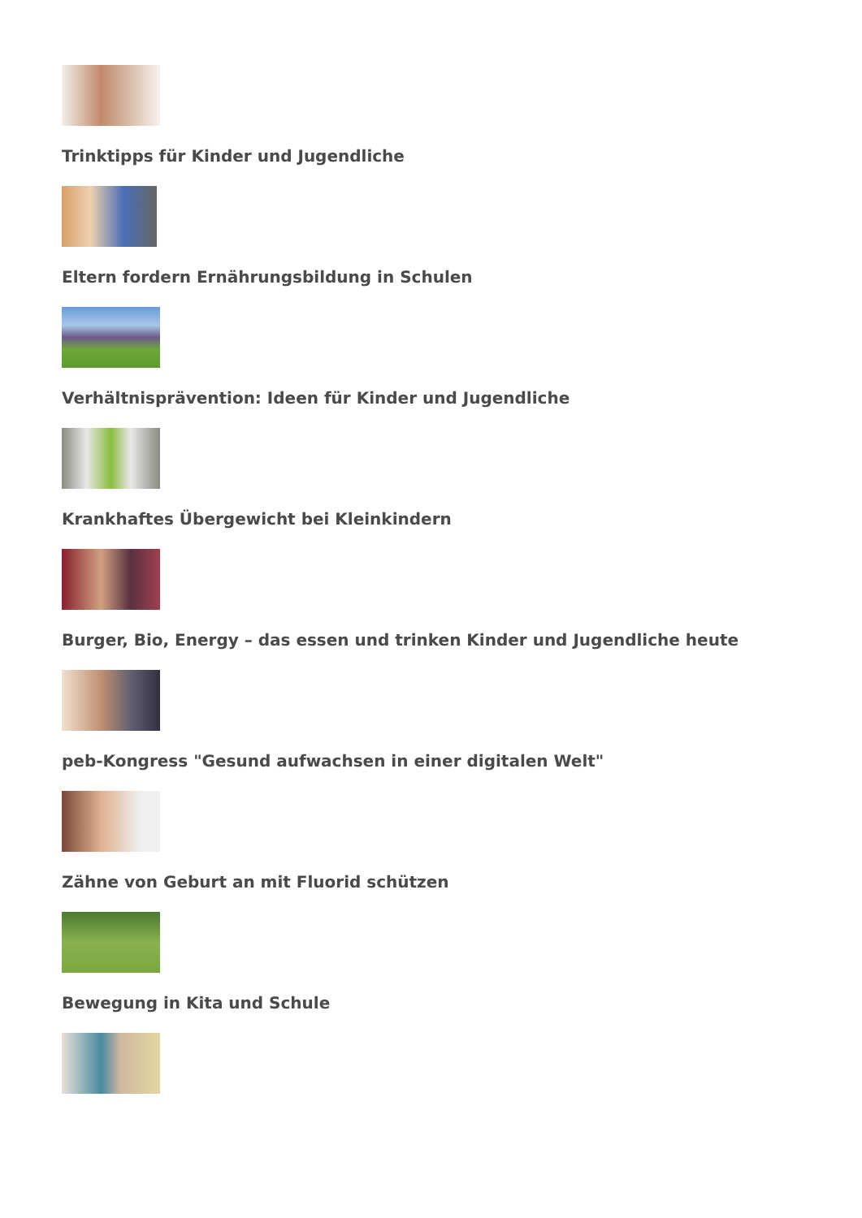Trinktipps für Kinder und Jugendliche
Eltern fordern Ernährungsbildung in Schulen
Verhältnisprävention: Ideen für Kinder und Jugendliche
Krankhaftes Übergewicht bei Kleinkindern
Burger, Bio, Energy – das essen und trinken Kinder und Jugendliche heute
peb-Kongress "Gesund aufwachsen in einer digitalen Welt"
Zähne von Geburt an mit Fluorid schützen
Bewegung in Kita und Schule